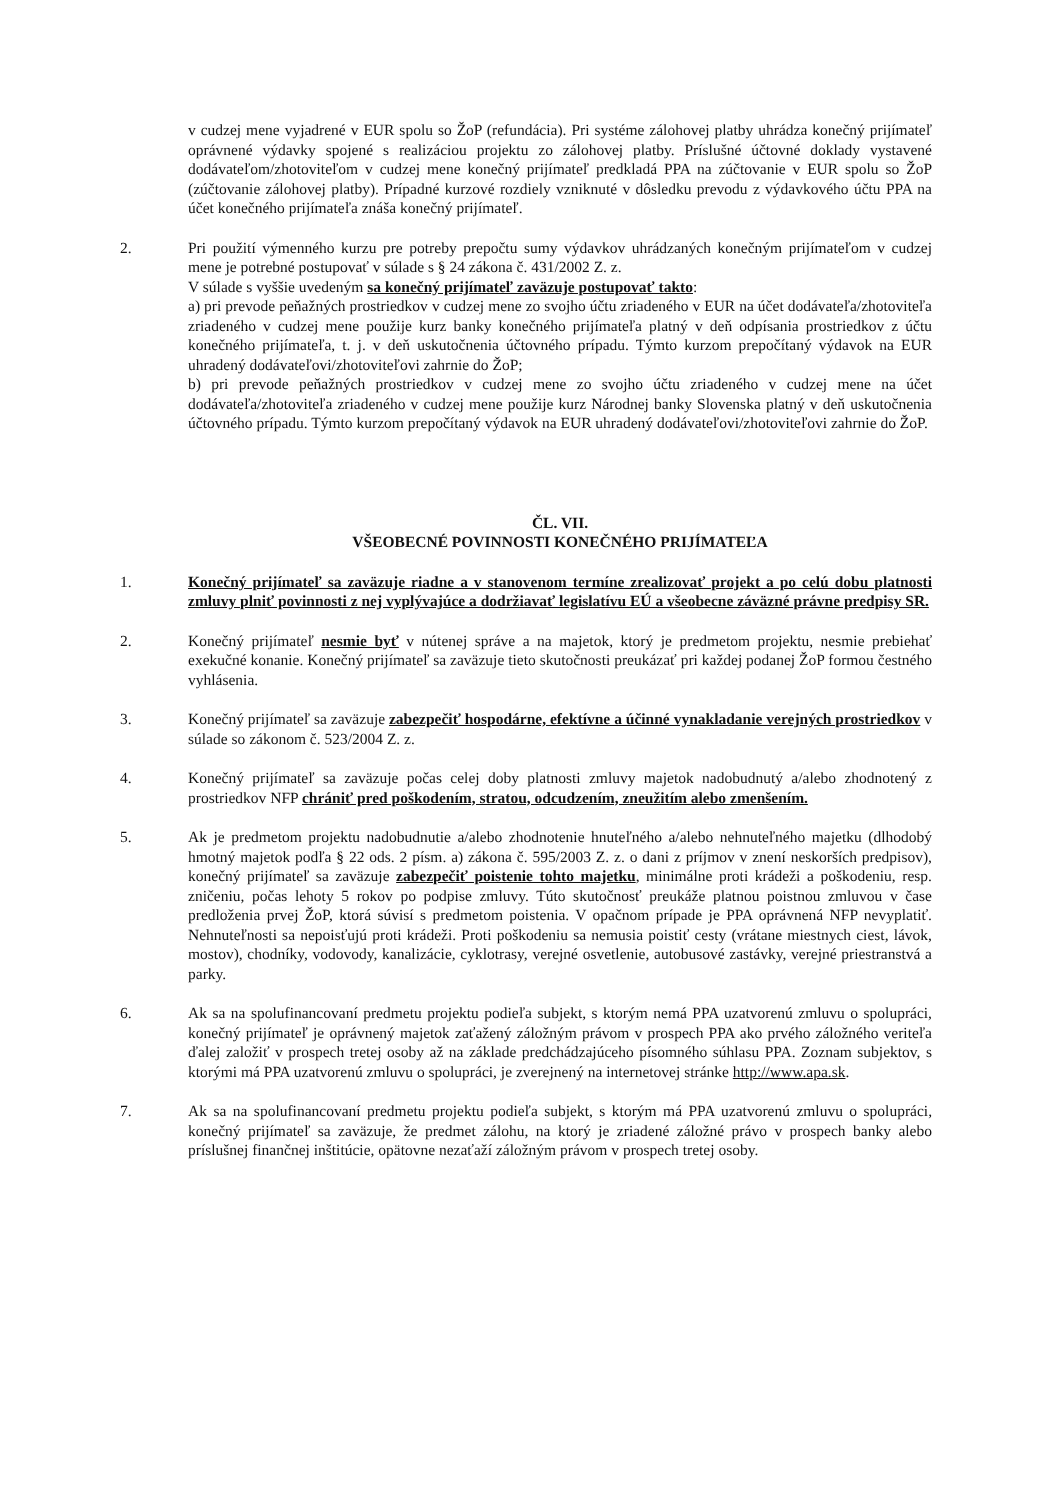v cudzej mene vyjadrené v EUR spolu so ŽoP (refundácia). Pri systéme zálohovej platby uhrádza konečný prijímateľ oprávnené výdavky spojené s realizáciou projektu zo zálohovej platby. Príslušné účtovné doklady vystavené dodávateľom/zhotoviteľom v cudzej mene konečný prijímateľ predkladá PPA na zúčtovanie v EUR spolu so ŽoP (zúčtovanie zálohovej platby). Prípadné kurzové rozdiely vzniknuté v dôsledku prevodu z výdavkového účtu PPA na účet konečného prijímateľa znáša konečný prijímateľ.
2. Pri použití výmenného kurzu pre potreby prepočtu sumy výdavkov uhrádzaných konečným prijímateľom v cudzej mene je potrebné postupovať v súlade s § 24 zákona č. 431/2002 Z. z.
V súlade s vyššie uvedeným sa konečný prijímateľ zaväzuje postupovať takto:
a) pri prevode peňažných prostriedkov v cudzej mene zo svojho účtu zriadeného v EUR na účet dodávateľa/zhotoviteľa zriadeného v cudzej mene použije kurz banky konečného prijímateľa platný v deň odpísania prostriedkov z účtu konečného prijímateľa, t. j. v deň uskutočnenia účtovného prípadu. Týmto kurzom prepočítaný výdavok na EUR uhradený dodávateľovi/zhotoviteľovi zahrnie do ŽoP;
b) pri prevode peňažných prostriedkov v cudzej mene zo svojho účtu zriadeného v cudzej mene na účet dodávateľa/zhotoviteľa zriadeného v cudzej mene použije kurz Národnej banky Slovenska platný v deň uskutočnenia účtovného prípadu. Týmto kurzom prepočítaný výdavok na EUR uhradený dodávateľovi/zhotoviteľovi zahrnie do ŽoP.
ČL. VII.
VŠEOBECNÉ POVINNOSTI KONEČNÉHO PRIJÍMATEĽA
1. Konečný prijímateľ sa zaväzuje riadne a v stanovenom termíne zrealizovať projekt a po celú dobu platnosti zmluvy plniť povinnosti z nej vyplývajúce a dodržiavať legislatívu EÚ a všeobecne záväzné právne predpisy SR.
2. Konečný prijímateľ nesmie byť v nútenej správe a na majetok, ktorý je predmetom projektu, nesmie prebiehať exekučné konanie. Konečný prijímateľ sa zaväzuje tieto skutočnosti preukázať pri každej podanej ŽoP formou čestného vyhlásenia.
3. Konečný prijímateľ sa zaväzuje zabezpečiť hospodárne, efektívne a účinné vynakladanie verejných prostriedkov v súlade so zákonom č. 523/2004 Z. z.
4. Konečný prijímateľ sa zaväzuje počas celej doby platnosti zmluvy majetok nadobudnutý a/alebo zhodnotený z prostriedkov NFP chrániť pred poškodením, stratou, odcudzením, zneužitím alebo zmenšením.
5. Ak je predmetom projektu nadobudnutie a/alebo zhodnotenie hnuteľného a/alebo nehnuteľného majetku (dlhodobý hmotný majetok podľa § 22 ods. 2 písm. a) zákona č. 595/2003 Z. z. o dani z príjmov v znení neskorších predpisov), konečný prijímateľ sa zaväzuje zabezpečiť poistenie tohto majetku, minimálne proti krádeži a poškodeniu, resp. zničeniu, počas lehoty 5 rokov po podpise zmluvy. Túto skutočnosť preukáže platnou poistnou zmluvou v čase predloženia prvej ŽoP, ktorá súvisí s predmetom poistenia. V opačnom prípade je PPA oprávnená NFP nevyplatiť. Nehnuteľnosti sa nepoisťujú proti krádeži. Proti poškodeniu sa nemusia poistiť cesty (vrátane miestnych ciest, lávok, mostov), chodníky, vodovody, kanalizácie, cyklotrasy, verejné osvetlenie, autobusové zastávky, verejné priestranstvá a parky.
6. Ak sa na spolufinancovaní predmetu projektu podieľa subjekt, s ktorým nemá PPA uzatvorenú zmluvu o spolupráci, konečný prijímateľ je oprávnený majetok zaťažený záložným právom v prospech PPA ako prvého záložného veriteľa ďalej založiť v prospech tretej osoby až na základe predchádzajúceho písomného súhlasu PPA. Zoznam subjektov, s ktorými má PPA uzatvorenú zmluvu o spolupráci, je zverejnený na internetovej stránke http://www.apa.sk.
7. Ak sa na spolufinancovaní predmetu projektu podieľa subjekt, s ktorým má PPA uzatvorenú zmluvu o spolupráci, konečný prijímateľ sa zaväzuje, že predmet zálohu, na ktorý je zriadené záložné právo v prospech banky alebo príslušnej finančnej inštitúcie, opätovne nezaťaží záložným právom v prospech tretej osoby.